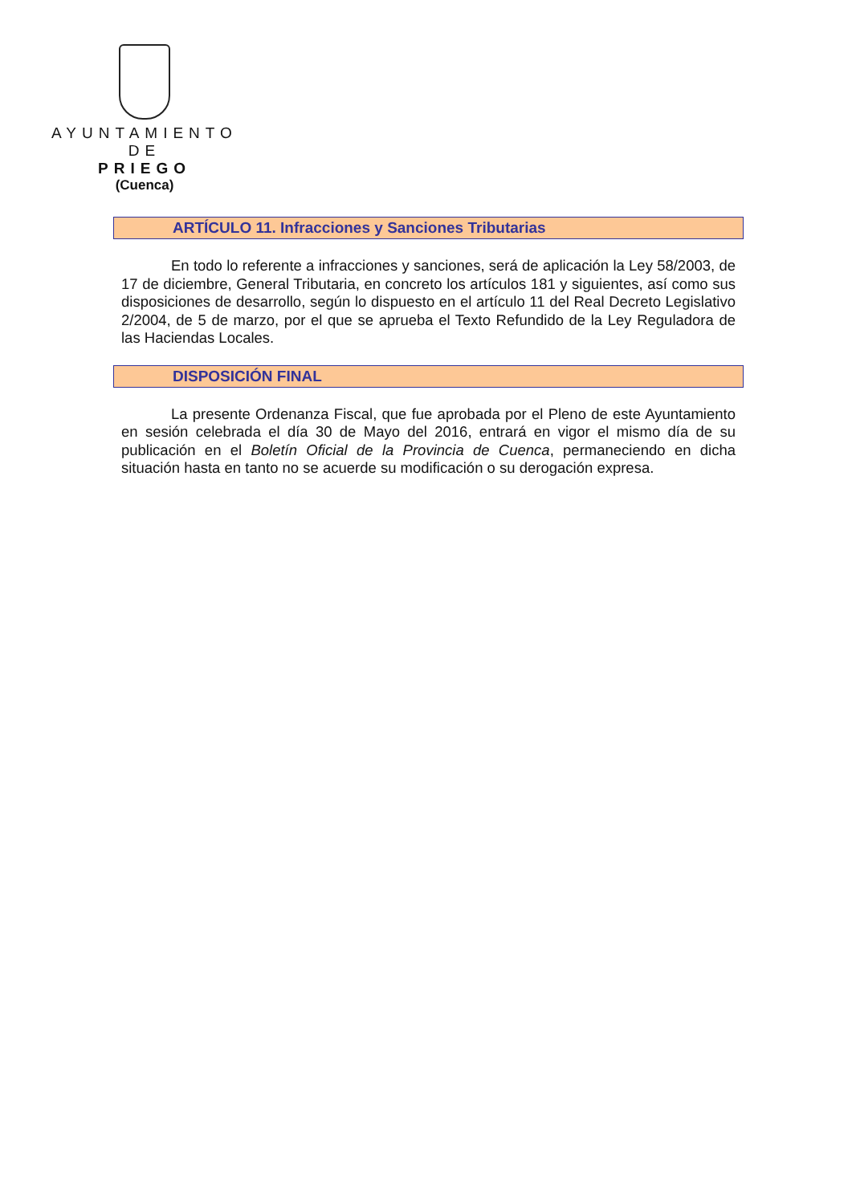AYUNTAMIENTO
DE
PRIEGO
(Cuenca)
ARTÍCULO 11. Infracciones y Sanciones Tributarias
En todo lo referente a infracciones y sanciones, será de aplicación la Ley 58/2003, de 17 de diciembre, General Tributaria, en concreto los artículos 181 y siguientes, así como sus disposiciones de desarrollo, según lo dispuesto en el artículo 11 del Real Decreto Legislativo 2/2004, de 5 de marzo, por el que se aprueba el Texto Refundido de la Ley Reguladora de las Haciendas Locales.
DISPOSICIÓN FINAL
La presente Ordenanza Fiscal, que fue aprobada por el Pleno de este Ayuntamiento en sesión celebrada el día 30 de Mayo del 2016, entrará en vigor el mismo día de su publicación en el Boletín Oficial de la Provincia de Cuenca, permaneciendo en dicha situación hasta en tanto no se acuerde su modificación o su derogación expresa.